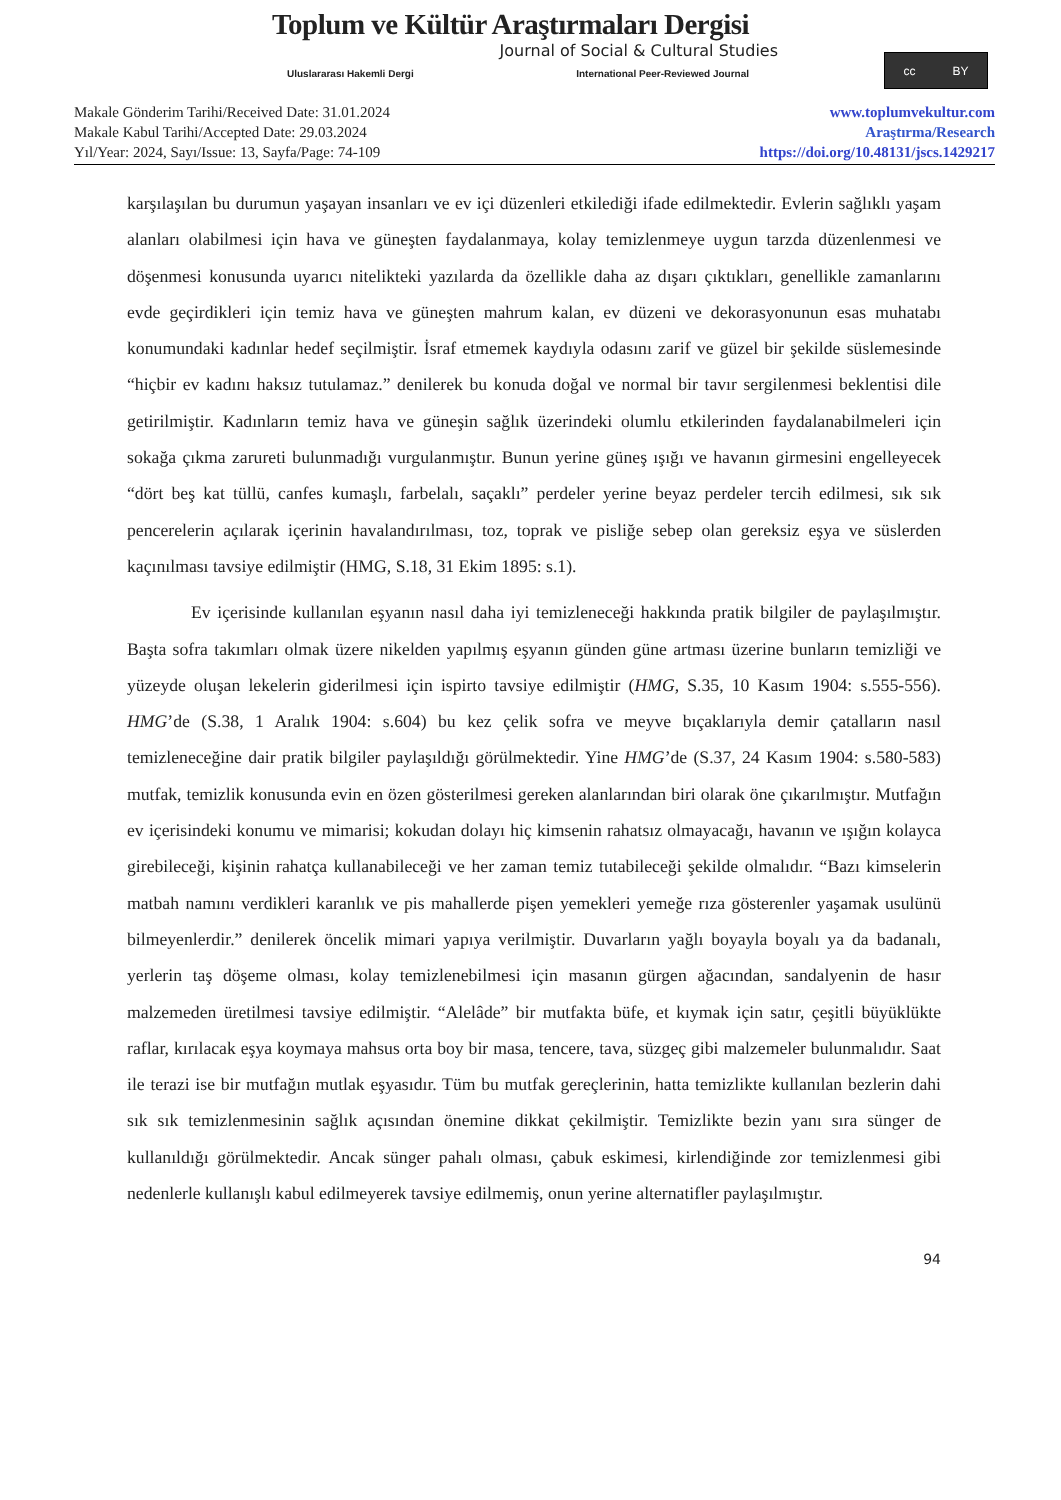Toplum ve Kültür Araştırmaları Dergisi
Journal of Social & Cultural Studies
Uluslararası Hakemli Dergi International Peer-Reviewed Journal
cc BY
Makale Gönderim Tarihi/Received Date: 31.01.2024
Makale Kabul Tarihi/Accepted Date: 29.03.2024
Yıl/Year: 2024, Sayı/Issue: 13, Sayfa/Page: 74-109
www.toplumvekultur.com
Araştırma/Research
https://doi.org/10.48131/jscs.1429217
karşılaşılan bu durumun yaşayan insanları ve ev içi düzenleri etkilediği ifade edilmektedir. Evlerin sağlıklı yaşam alanları olabilmesi için hava ve güneşten faydalanmaya, kolay temizlenmeye uygun tarzda düzenlenmesi ve döşenmesi konusunda uyarıcı nitelikteki yazılarda da özellikle daha az dışarı çıktıkları, genellikle zamanlarını evde geçirdikleri için temiz hava ve güneşten mahrum kalan, ev düzeni ve dekorasyonunun esas muhatabı konumundaki kadınlar hedef seçilmiştir. İsraf etmemek kaydıyla odasını zarif ve güzel bir şekilde süslemesinde “hiçbir ev kadını haksız tutulamaz.” denilerek bu konuda doğal ve normal bir tavır sergilenmesi beklentisi dile getirilmiştir. Kadınların temiz hava ve güneşin sağlık üzerindeki olumlu etkilerinden faydalanabilmeleri için sokağa çıkma zarureti bulunmadığı vurgulanmıştır. Bunun yerine güneş ışığı ve havanın girmesini engelleyecek “dört beş kat tüllü, canfes kumaşlı, farbelalı, saçaklı” perdeler yerine beyaz perdeler tercih edilmesi, sık sık pencerelerin açılarak içerinin havalandırılması, toz, toprak ve pisliğe sebep olan gereksiz eşya ve süslerden kaçınılması tavsiye edilmiştir (HMG, S.18, 31 Ekim 1895: s.1).
Ev içerisinde kullanılan eşyanın nasıl daha iyi temizleneceği hakkında pratik bilgiler de paylaşılmıştır. Başta sofra takımları olmak üzere nikelden yapılmış eşyanın günden güne artması üzerine bunların temizliği ve yüzeyde oluşan lekelerin giderilmesi için ispirto tavsiye edilmiştir (HMG, S.35, 10 Kasım 1904: s.555-556). HMG’de (S.38, 1 Aralık 1904: s.604) bu kez çelik sofra ve meyve bıçaklarıyla demir çatalların nasıl temizleneceğine dair pratik bilgiler paylaşıldığı görülmektedir. Yine HMG’de (S.37, 24 Kasım 1904: s.580-583) mutfak, temizlik konusunda evin en özen gösterilmesi gereken alanlarından biri olarak öne çıkarılmıştır. Mutfağın ev içerisindeki konumu ve mimarisi; kokudan dolayı hiç kimsenin rahatsız olmayacağı, havanın ve ışığın kolayca girebileceği, kişinin rahatça kullanabileceği ve her zaman temiz tutabileceği şekilde olmalıdır. “Bazı kimselerin matbah namını verdikleri karanlık ve pis mahallerde pişen yemekleri yemeğe rıza gösterenler yaşamak usulünü bilmeyenlerdir.” denilerek öncelik mimari yapıya verilmiştir. Duvarların yağlı boyayla boyalı ya da badanalı, yerlerin taş döşeme olması, kolay temizlenebilmesi için masanın gürgen ağacından, sandalyenin de hasır malzemeden üretilmesi tavsiye edilmiştir. “Alelâde” bir mutfakta büfe, et kıymak için satır, çeşitli büyüklükte raflar, kırılacak eşya koymaya mahsus orta boy bir masa, tencere, tava, süzgeç gibi malzemeler bulunmalıdır. Saat ile terazi ise bir mutfağın mutlak eşyasıdır. Tüm bu mutfak gereçlerinin, hatta temizlikte kullanılan bezlerin dahi sık sık temizlenmesinin sağlık açısından önemine dikkat çekilmiştir. Temizlikte bezin yanı sıra sünger de kullanıldığı görülmektedir. Ancak sünger pahalı olması, çabuk eskimesi, kirlendiğinde zor temizlenmesi gibi nedenlerle kullanışlı kabul edilmeyerek tavsiye edilmemiş, onun yerine alternatifler paylaşılmıştır.
94